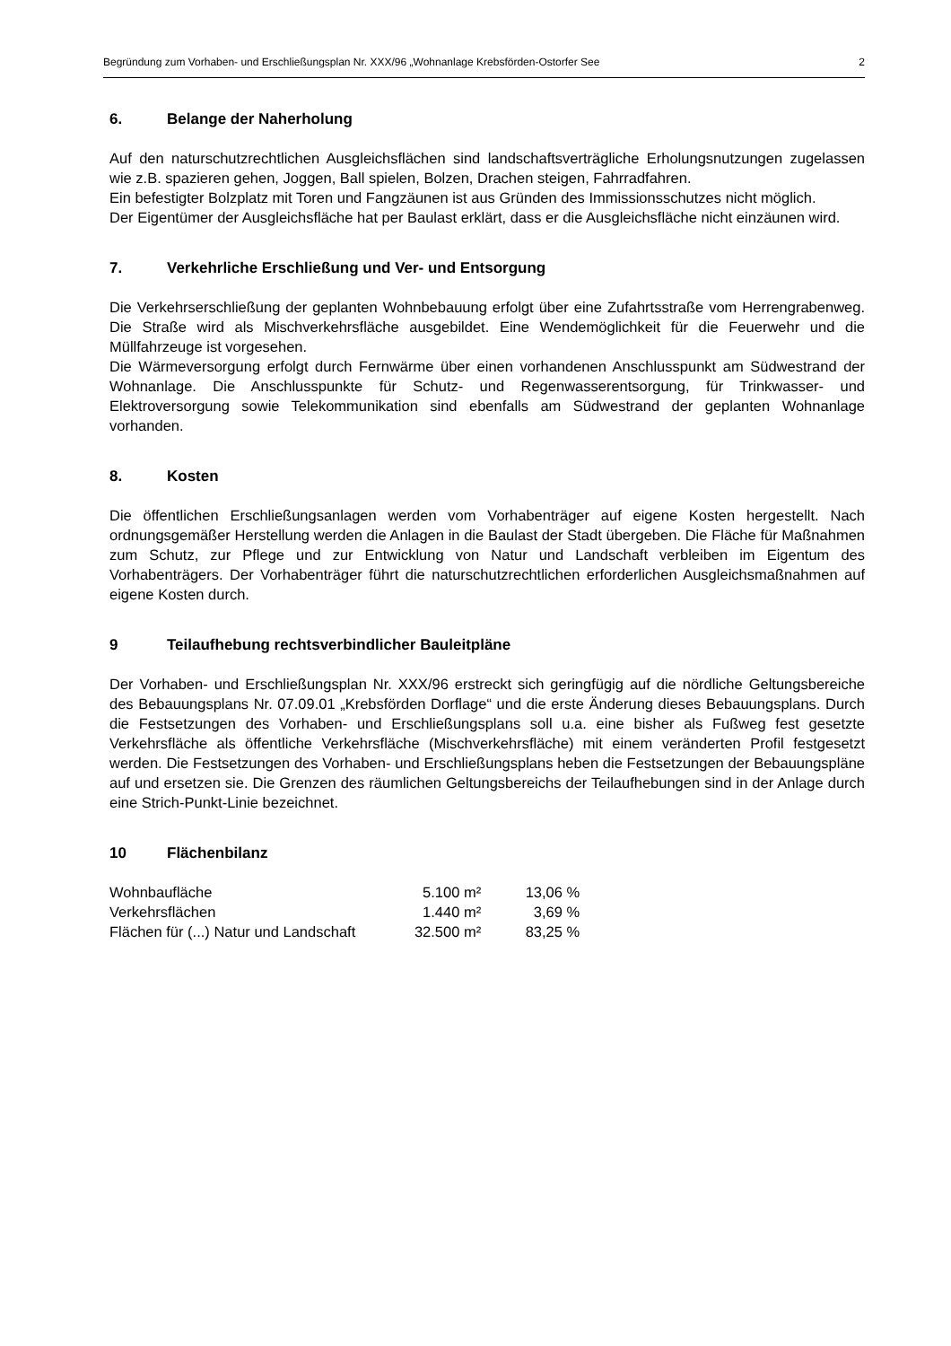Begründung zum Vorhaben- und Erschließungsplan Nr. XXX/96 „Wohnanlage Krebsförden-Ostorfer See 2
6. Belange der Naherholung
Auf den naturschutzrechtlichen Ausgleichsflächen sind landschaftsverträgliche Erholungsnutzungen zugelassen wie z.B. spazieren gehen, Joggen, Ball spielen, Bolzen, Drachen steigen, Fahrradfahren.
Ein befestigter Bolzplatz mit Toren und Fangzäunen ist aus Gründen des Immissionsschutzes nicht möglich.
Der Eigentümer der Ausgleichsfläche hat per Baulast erklärt, dass er die Ausgleichsfläche nicht einzäunen wird.
7. Verkehrliche Erschließung und Ver- und Entsorgung
Die Verkehrserschließung der geplanten Wohnbebauung erfolgt über eine Zufahrtsstraße vom Herrengrabenweg. Die Straße wird als Mischverkehrsfläche ausgebildet. Eine Wendemöglichkeit für die Feuerwehr und die Müllfahrzeuge ist vorgesehen.
Die Wärmeversorgung erfolgt durch Fernwärme über einen vorhandenen Anschlusspunkt am Südwestrand der Wohnanlage. Die Anschlusspunkte für Schutz- und Regenwasserentsorgung, für Trinkwasser- und Elektroversorgung sowie Telekommunikation sind ebenfalls am Südwestrand der geplanten Wohnanlage vorhanden.
8. Kosten
Die öffentlichen Erschließungsanlagen werden vom Vorhabenträger auf eigene Kosten hergestellt. Nach ordnungsgemäßer Herstellung werden die Anlagen in die Baulast der Stadt übergeben. Die Fläche für Maßnahmen zum Schutz, zur Pflege und zur Entwicklung von Natur und Landschaft verbleiben im Eigentum des Vorhabenträgers. Der Vorhabenträger führt die naturschutzrechtlichen erforderlichen Ausgleichsmaßnahmen auf eigene Kosten durch.
9 Teilaufhebung rechtsverbindlicher Bauleitpläne
Der Vorhaben- und Erschließungsplan Nr. XXX/96 erstreckt sich geringfügig auf die nördliche Geltungsbereiche des Bebauungsplans Nr. 07.09.01 „Krebsförden Dorflage“ und die erste Änderung dieses Bebauungsplans. Durch die Festsetzungen des Vorhaben- und Erschließungsplans soll u.a. eine bisher als Fußweg fest gesetzte Verkehrsfläche als öffentliche Verkehrsfläche (Mischverkehrsfläche) mit einem veränderten Profil festgesetzt werden. Die Festsetzungen des Vorhaben- und Erschließungsplans heben die Festsetzungen der Bebauungspläne auf und ersetzen sie. Die Grenzen des räumlichen Geltungsbereichs der Teilaufhebungen sind in der Anlage durch eine Strich-Punkt-Linie bezeichnet.
10 Flächenbilanz
| Wohnbaufläche | 5.100 m² | 13,06 % |
| Verkehrsflächen | 1.440 m² | 3,69 % |
| Flächen für (...) Natur und Landschaft | 32.500 m² | 83,25 % |